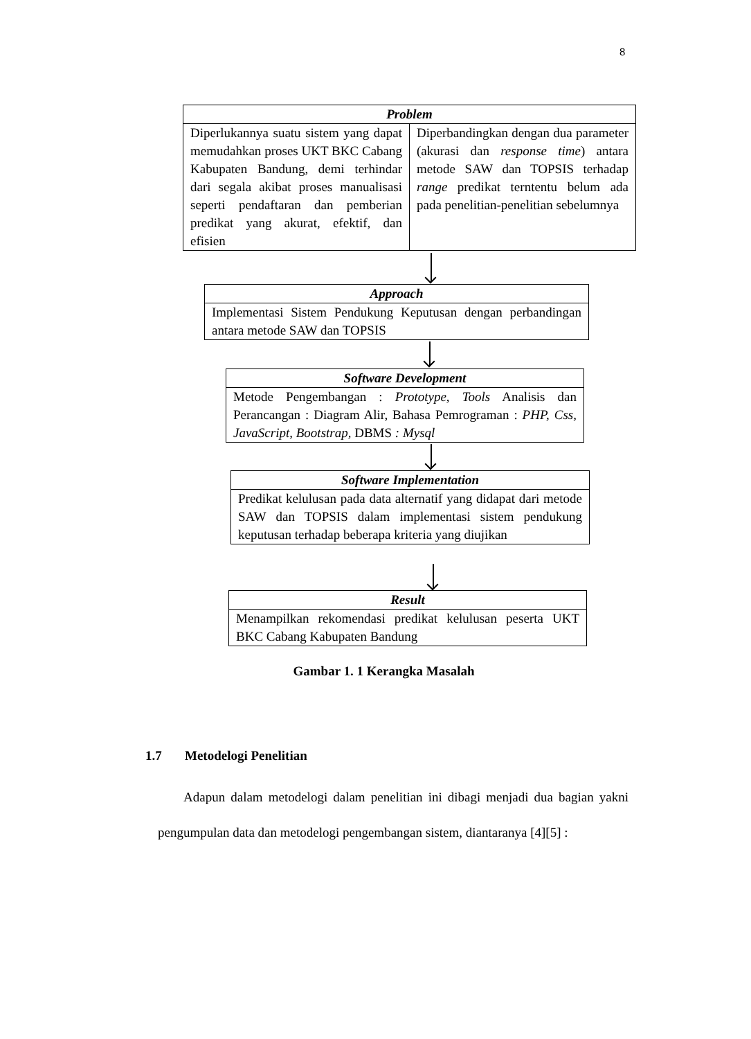8
Problem
Diperlukannya suatu sistem yang dapat memudahkan proses UKT BKC Cabang Kabupaten Bandung, demi terhindar dari segala akibat proses manualisasi seperti pendaftaran dan pemberian predikat yang akurat, efektif, dan efisien
Diperbandingkan dengan dua parameter (akurasi dan response time) antara metode SAW dan TOPSIS terhadap range predikat terntentu belum ada pada penelitian-penelitian sebelumnya
Approach
Implementasi Sistem Pendukung Keputusan dengan perbandingan antara metode SAW dan TOPSIS
Software Development
Metode Pengembangan : Prototype, Tools Analisis dan Perancangan : Diagram Alir, Bahasa Pemrograman : PHP, Css, JavaScript, Bootstrap, DBMS : Mysql
Software Implementation
Predikat kelulusan pada data alternatif yang didapat dari metode SAW dan TOPSIS dalam implementasi sistem pendukung keputusan terhadap beberapa kriteria yang diujikan
Result
Menampilkan rekomendasi predikat kelulusan peserta UKT BKC Cabang Kabupaten Bandung
Gambar 1. 1 Kerangka Masalah
1.7 Metodelogi Penelitian
Adapun dalam metodelogi dalam penelitian ini dibagi menjadi dua bagian yakni pengumpulan data dan metodelogi pengembangan sistem, diantaranya [4][5] :